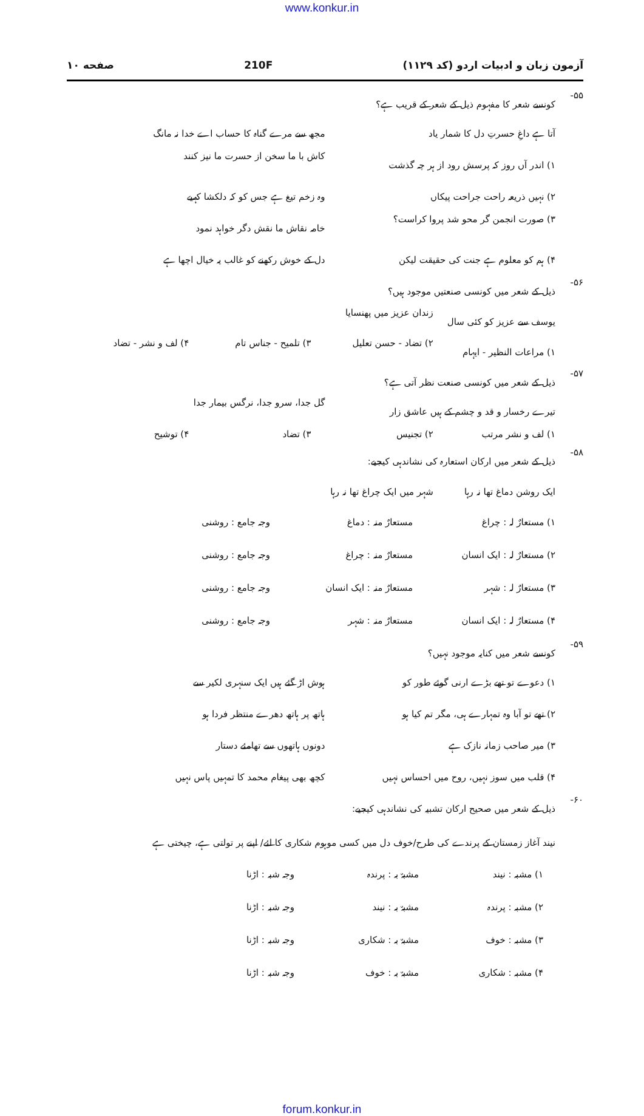www.konkur.in
آزمون زبان و ادبیات اردو (کد ۱۱۲۹) 210F صفحه ۱۰
۵۵- کونسے شعر کا مفہوم ذیل کے شعر کے قریب ہے؟
آتا ہے داغِ حسرتِ دل کا شمار یاد مجھ سے مرے گناہ کا حساب اے خدا نہ مانگ
۱) اندر آں روز کہ پرسش رود از ہر چہ گذشت کاش با ما سخن از حسرت ما نیز کنند
۲) نہیں ذریعہ راحت جراحت پیکاں وہ زخم تیغ ہے جس کو کہ دلکشا کہیے
۳) صورت انجمن گر محو شد پروا کراست؟ خامہ نقاش ما نقش دگر خواہد نمود
۴) ہم کو معلوم ہے جنت کی حقیقت لیکن دل کے خوش رکھنے کو غالب یہ خیال اچھا ہے
۵۶- ذیل کے شعر میں کونسی صنعتیں موجود ہیں؟
یوسف سے عزیز کو کئی سال زندان عزیز میں پھنسایا
۱) مراعات النظیر - ایہام ۲) تضاد - حسن تعلیل ۳) تلمیح - جناس تام ۴) لف و نشر - تضاد
۵۷- ذیل کے شعر میں کونسی صنعت نظر آتی ہے؟
تیرے رخسار و قد و چشم کے ہیں عاشق زار گل جدا، سرو جدا، نرگس بیمار جدا
۱) لف و نشر مرتب ۲) تجنیس ۳) تضاد ۴) توشیح
۵۸- ذیل کے شعر میں ارکان استعارہ کی نشاندہی کیجیے:
ایک روشن دماغ تھا نہ رہا شہر میں ایک چراغ تھا نہ رہا
۱) مستعارٌ لہ : چراغ مستعارٌ منہ : دماغ وجہ جامع : روشنی
۲) مستعارٌ لہ : ایک انسان مستعارٌ منہ : چراغ وجہ جامع : روشنی
۳) مستعارٌ لہ : شہر مستعارٌ منہ : ایک انسان وجہ جامع : روشنی
۴) مستعارٌ لہ : ایک انسان مستعارٌ منہ : شہر وجہ جامع : روشنی
۵۹- کونسے شعر میں کنایہ موجود نہیں؟
۱) دعوے تو تھے بڑے ارنی گوئے طور کو ہوش اڑ گئے ہیں ایک سنہری لکیر سے
۲) تھے تو آبا وہ تمہارے ہی، مگر تم کیا ہو ہاتھ پر ہاتھ دھرے منتظر فردا ہو
۳) میر صاحب زمانہ نازک ہے دونوں ہاتھوں سے تھامئے دستار
۴) قلب میں سوز نہیں، روح میں احساس نہیں کچھ بھی پیغام محمد کا تمہیں پاس نہیں
۶۰- ذیل کے شعر میں صحیح ارکان تشبیہ کی نشاندہی کیجیے:
نیند آغاز زمستان کے پرندے کی طرح/خوف دل میں کسی موہوم شکاری کا لئے/ اپنے پر تولتی ہے، چیختی ہے
۱) مشبہ : نیند مشبہٌ بہ : پرندہ وجہ شبہ : اڑنا
۲) مشبہ : پرندہ مشبہٌ بہ : نیند وجہ شبہ : اڑنا
۳) مشبہ : خوف مشبہٌ بہ : شکاری وجہ شبہ : اڑنا
۴) مشبہ : شکاری مشبہٌ بہ : خوف وجہ شبہ : اڑنا
forum.konkur.in